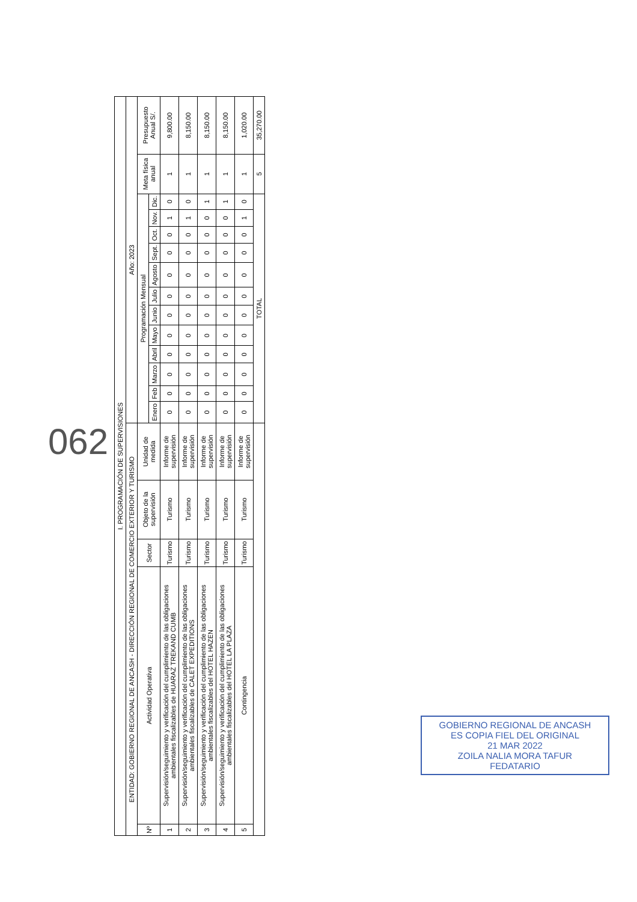| I. PROGRAMACIÓN DE SUPERVISIONES | | | | | | | | | | | | | | | | | | |
| ENTIDAD: GOBIERNO REGIONAL DE ANCASH - DIRECCIÓN REGIONAL DE COMERCIO EXTERIOR Y TURISMO | | | | | Año: 2023 | | | | | | | | | | | | | |
| Nº | Actividad Operativa | Sector | Objeto de la supervisión | Unidad de medida | Programación Mensual | | | | | | | | | | | | Meta física anual | Presupuesto Anual S/. |
| | | | | | Enero | Feb | Marzo | Abril | Mayo | Junio | Julio | Agosto | Sept. | Oct. | Nov. | Dic. | | |
| 1 | Supervisión/seguimiento y verificación del cumplimiento de las obligaciones ambientales fiscalizables de HUARAZ TREKAND CUMB | Turismo | Turismo | Informe de supervisión | 0 | 0 | 0 | 0 | 0 | 0 | 0 | 0 | 0 | 0 | 1 | 0 | 1 | 9,800.00 |
| 2 | Supervisión/seguimiento y verificación del cumplimiento de las obligaciones ambientales fiscalizables de CALET EXPEDITIONS | Turismo | Turismo | Informe de supervisión | 0 | 0 | 0 | 0 | 0 | 0 | 0 | 0 | 0 | 0 | 1 | 0 | 1 | 8,150.00 |
| 3 | Supervisión/seguimiento y verificación del cumplimiento de las obligaciones ambientales fiscalizables del HOTEL HAZEN | Turismo | Turismo | Informe de supervisión | 0 | 0 | 0 | 0 | 0 | 0 | 0 | 0 | 0 | 0 | 0 | 1 | 1 | 8,150.00 |
| 4 | Supervisión/seguimiento y verificación del cumplimiento de las obligaciones ambientales fiscalizables del HOTEL LA PLAZA | Turismo | Turismo | Informe de supervisión | 0 | 0 | 0 | 0 | 0 | 0 | 0 | 0 | 0 | 0 | 0 | 1 | 1 | 8,150.00 |
| 5 | Contingencia | Turismo | Turismo | Informe de supervisión | 0 | 0 | 0 | 0 | 0 | 0 | 0 | 0 | 0 | 0 | 1 | 0 | 1 | 1,020.00 |
| | | | | | TOTAL | | | | | | | | | | | | 5 | 35,270.00 |
062
GOBIERNO REGIONAL DE ANCASH
ES COPIA FIEL DEL ORIGINAL
21 MAR 2022
ZOILA NALIA MORA TAFUR
FEDATARIO